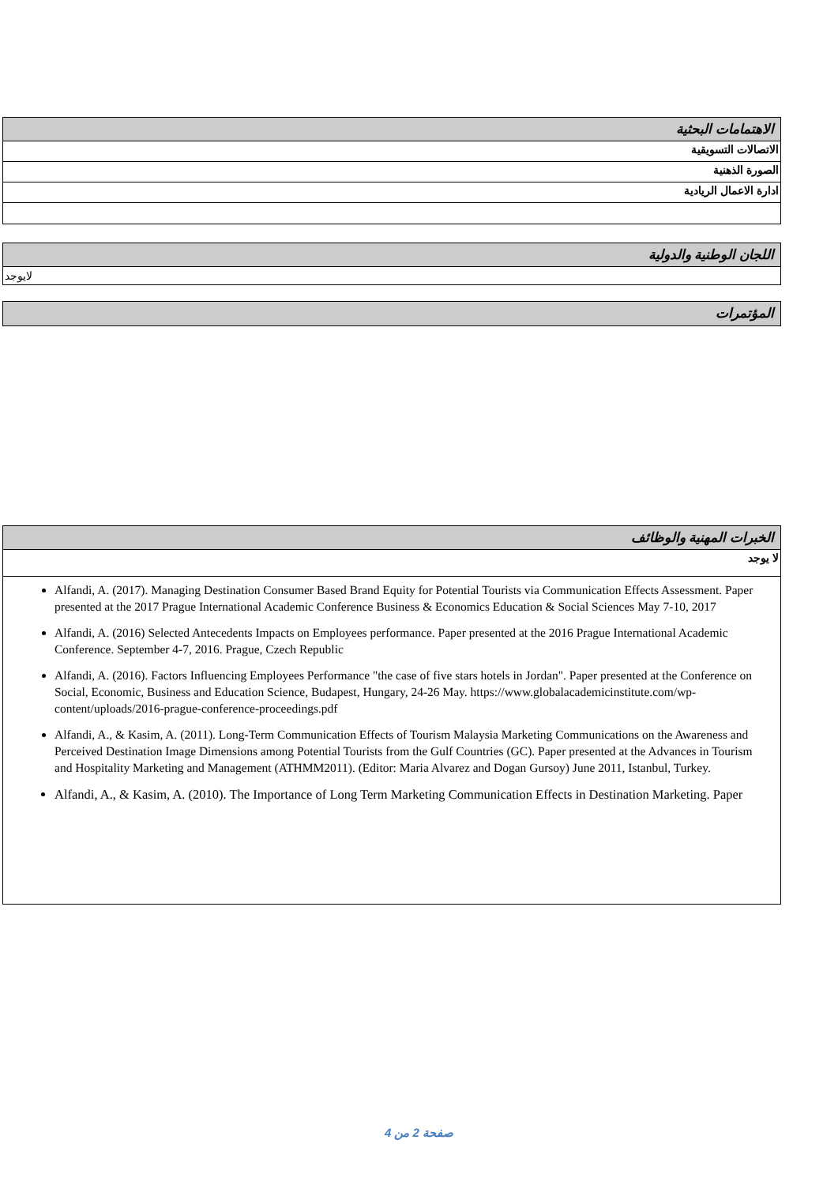الاهتمامات البحثية
الاتصالات التسويقية
الصورة الذهنية
ادارة الاعمال الريادية
اللجان الوطنية والدولية
لايوجد
المؤتمرات
الخبرات المهنية والوظائف
لا يوجد
Alfandi, A. (2017). Managing Destination Consumer Based Brand Equity for Potential Tourists via Communication Effects Assessment. Paper presented at the 2017 Prague International Academic Conference Business & Economics Education & Social Sciences May 7-10, 2017
Alfandi, A. (2016) Selected Antecedents Impacts on Employees performance. Paper presented at the 2016 Prague International Academic Conference. September 4-7, 2016. Prague, Czech Republic
Alfandi, A. (2016). Factors Influencing Employees Performance "the case of five stars hotels in Jordan". Paper presented at the Conference on Social, Economic, Business and Education Science, Budapest, Hungary, 24-26 May. https://www.globalacademicinstitute.com/wp-content/uploads/2016-prague-conference-proceedings.pdf
Alfandi, A., & Kasim, A. (2011). Long-Term Communication Effects of Tourism Malaysia Marketing Communications on the Awareness and Perceived Destination Image Dimensions among Potential Tourists from the Gulf Countries (GC). Paper presented at the Advances in Tourism and Hospitality Marketing and Management (ATHMM2011). (Editor: Maria Alvarez and Dogan Gursoy) June 2011, Istanbul, Turkey.
Alfandi, A., & Kasim, A. (2010). The Importance of Long Term Marketing Communication Effects in Destination Marketing. Paper
صفحة 2 من 4